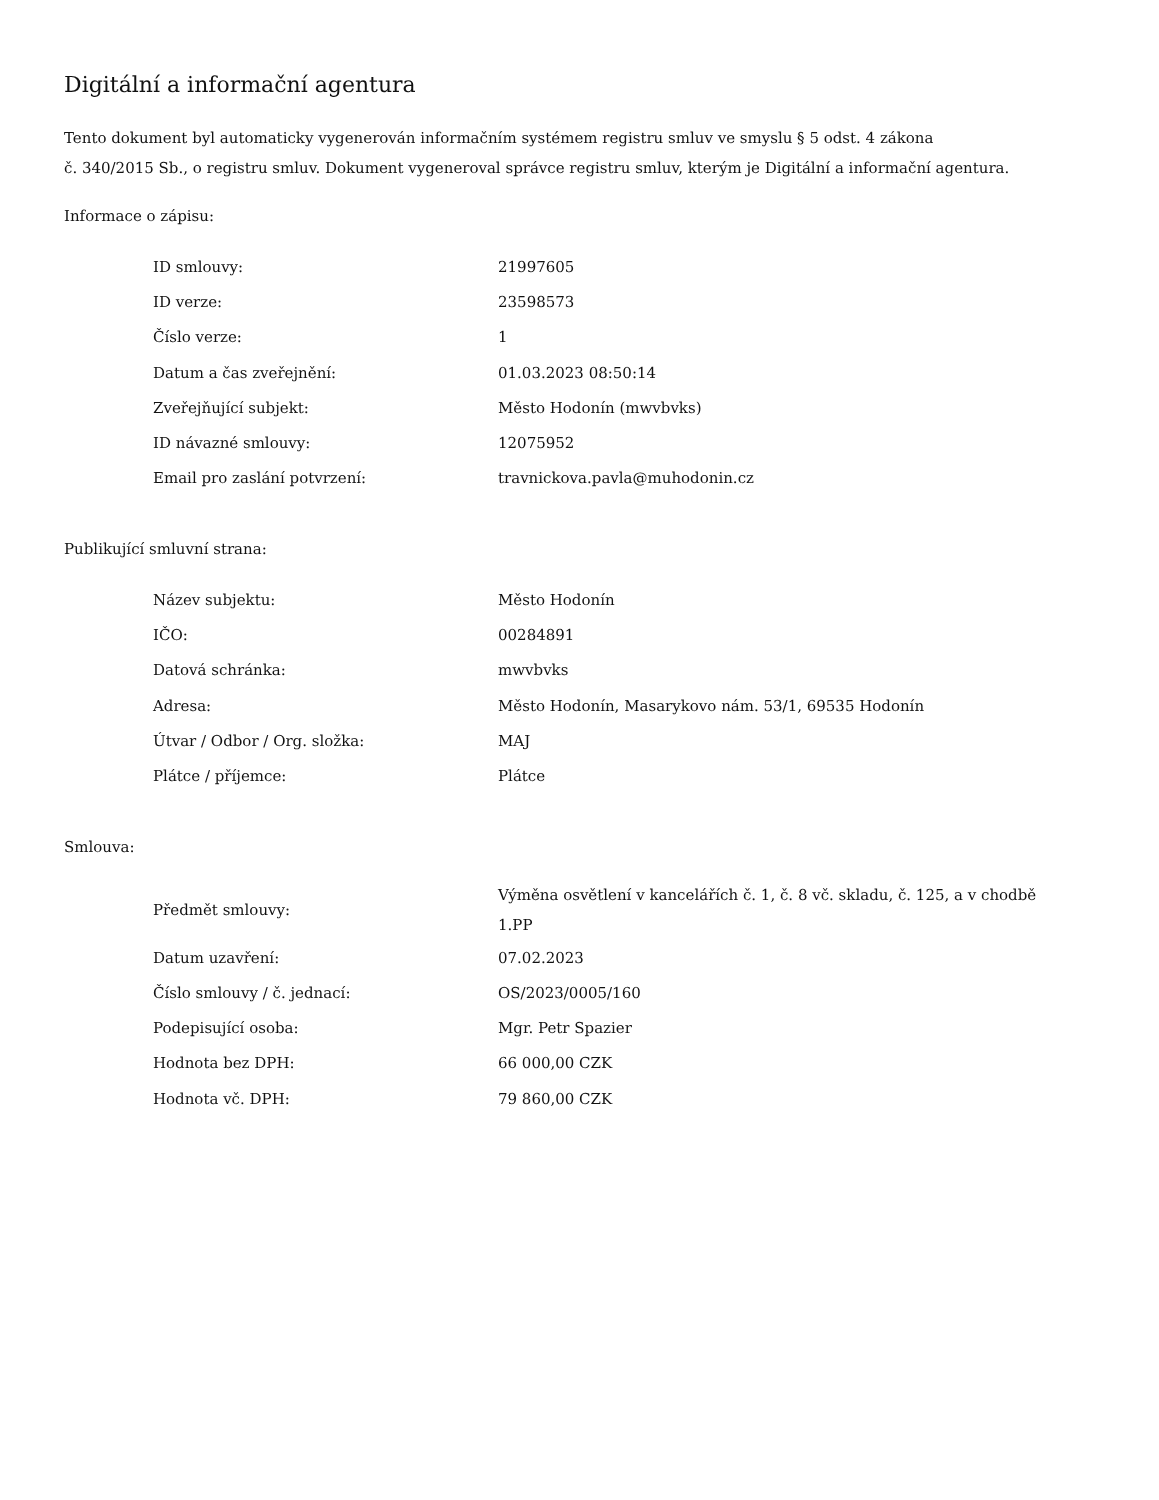Digitální a informační agentura
Tento dokument byl automaticky vygenerován informačním systémem registru smluv ve smyslu § 5 odst. 4 zákona
č. 340/2015 Sb., o registru smluv. Dokument vygeneroval správce registru smluv, kterým je Digitální a informační agentura.
Informace o zápisu:
| ID smlouvy: | 21997605 |
| ID verze: | 23598573 |
| Číslo verze: | 1 |
| Datum a čas zveřejnění: | 01.03.2023 08:50:14 |
| Zveřejňující subjekt: | Město Hodonín (mwvbvks) |
| ID návazné smlouvy: | 12075952 |
| Email pro zaslání potvrzení: | travnickova.pavla@muhodonin.cz |
Publikující smluvní strana:
| Název subjektu: | Město Hodonín |
| IČO: | 00284891 |
| Datová schránka: | mwvbvks |
| Adresa: | Město Hodonín, Masarykovo nám. 53/1, 69535 Hodonín |
| Útvar / Odbor / Org. složka: | MAJ |
| Plátce / příjemce: | Plátce |
Smlouva:
| Předmět smlouvy: | Výměna osvětlení v kancelářích č. 1, č. 8 vč. skladu, č. 125, a v chodbě 1.PP |
| Datum uzavření: | 07.02.2023 |
| Číslo smlouvy / č. jednací: | OS/2023/0005/160 |
| Podepisující osoba: | Mgr. Petr Spazier |
| Hodnota bez DPH: | 66 000,00 CZK |
| Hodnota vč. DPH: | 79 860,00 CZK |